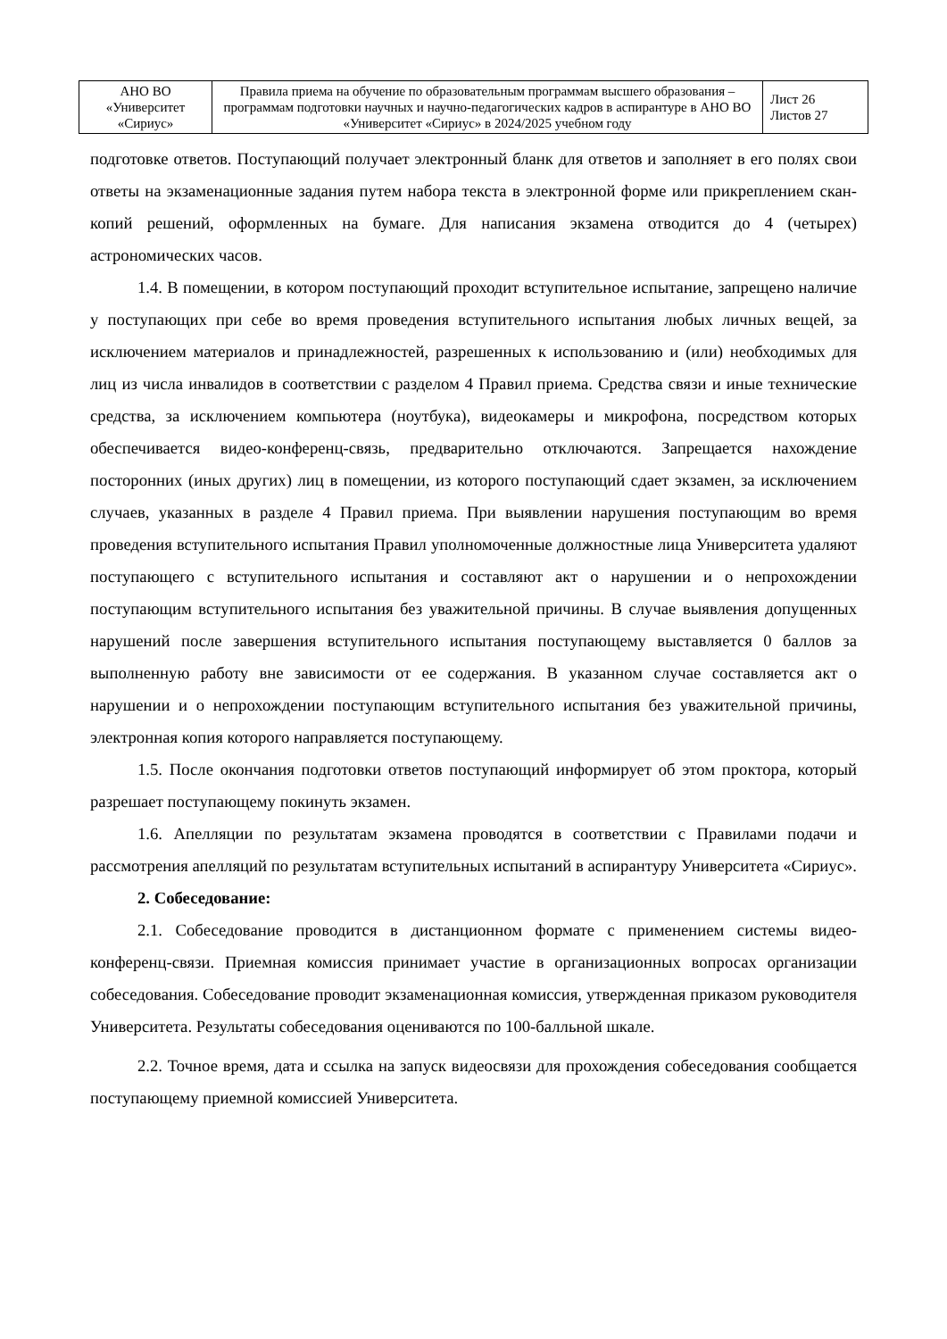| АНО ВО «Университет «Сириус» | Правила приема на обучение по образовательным программам высшего образования – программам подготовки научных и научно-педагогических кадров в аспирантуре в АНО ВО «Университет «Сириус» в 2024/2025 учебном году | Лист 26 Листов 27 |
подготовке ответов. Поступающий получает электронный бланк для ответов и заполняет в его полях свои ответы на экзаменационные задания путем набора текста в электронной форме или прикреплением скан-копий решений, оформленных на бумаге. Для написания экзамена отводится до 4 (четырех) астрономических часов.
1.4. В помещении, в котором поступающий проходит вступительное испытание, запрещено наличие у поступающих при себе во время проведения вступительного испытания любых личных вещей, за исключением материалов и принадлежностей, разрешенных к использованию и (или) необходимых для лиц из числа инвалидов в соответствии с разделом 4 Правил приема. Средства связи и иные технические средства, за исключением компьютера (ноутбука), видеокамеры и микрофона, посредством которых обеспечивается видео-конференц-связь, предварительно отключаются. Запрещается нахождение посторонних (иных других) лиц в помещении, из которого поступающий сдает экзамен, за исключением случаев, указанных в разделе 4 Правил приема. При выявлении нарушения поступающим во время проведения вступительного испытания Правил уполномоченные должностные лица Университета удаляют поступающего с вступительного испытания и составляют акт о нарушении и о непрохождении поступающим вступительного испытания без уважительной причины. В случае выявления допущенных нарушений после завершения вступительного испытания поступающему выставляется 0 баллов за выполненную работу вне зависимости от ее содержания. В указанном случае составляется акт о нарушении и о непрохождении поступающим вступительного испытания без уважительной причины, электронная копия которого направляется поступающему.
1.5. После окончания подготовки ответов поступающий информирует об этом проктора, который разрешает поступающему покинуть экзамен.
1.6. Апелляции по результатам экзамена проводятся в соответствии с Правилами подачи и рассмотрения апелляций по результатам вступительных испытаний в аспирантуру Университета «Сириус».
2. Собеседование:
2.1. Собеседование проводится в дистанционном формате с применением системы видео-конференц-связи. Приемная комиссия принимает участие в организационных вопросах организации собеседования. Собеседование проводит экзаменационная комиссия, утвержденная приказом руководителя Университета. Результаты собеседования оцениваются по 100-балльной шкале.
2.2. Точное время, дата и ссылка на запуск видеосвязи для прохождения собеседования сообщается поступающему приемной комиссией Университета.